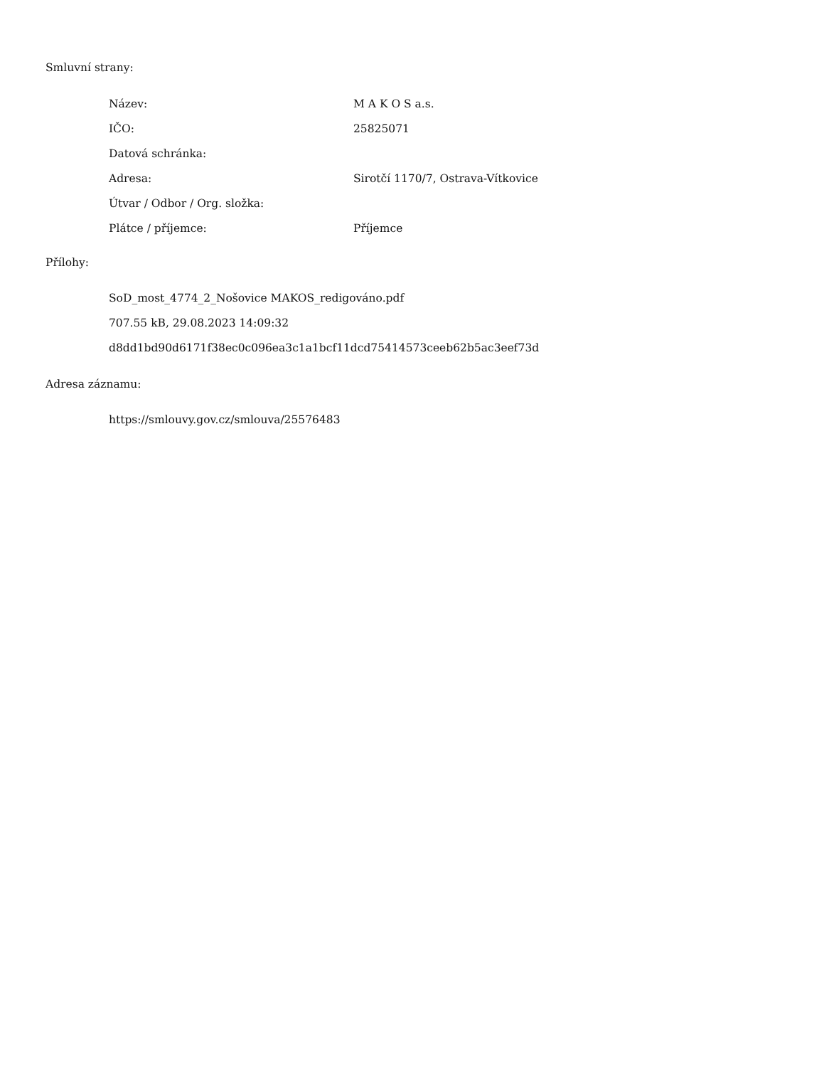Smluvní strany:
| Název: | M A K O S a.s. |
| IČO: | 25825071 |
| Datová schránka: | |
| Adresa: | Sirotčí 1170/7, Ostrava-Vítkovice |
| Útvar / Odbor / Org. složka: | |
| Plátce / příjemce: | Příjemce |
Přílohy:
SoD_most_4774_2_Nošovice MAKOS_redigováno.pdf
707.55 kB, 29.08.2023 14:09:32
d8dd1bd90d6171f38ec0c096ea3c1a1bcf11dcd75414573ceeb62b5ac3eef73d
Adresa záznamu:
https://smlouvy.gov.cz/smlouva/25576483